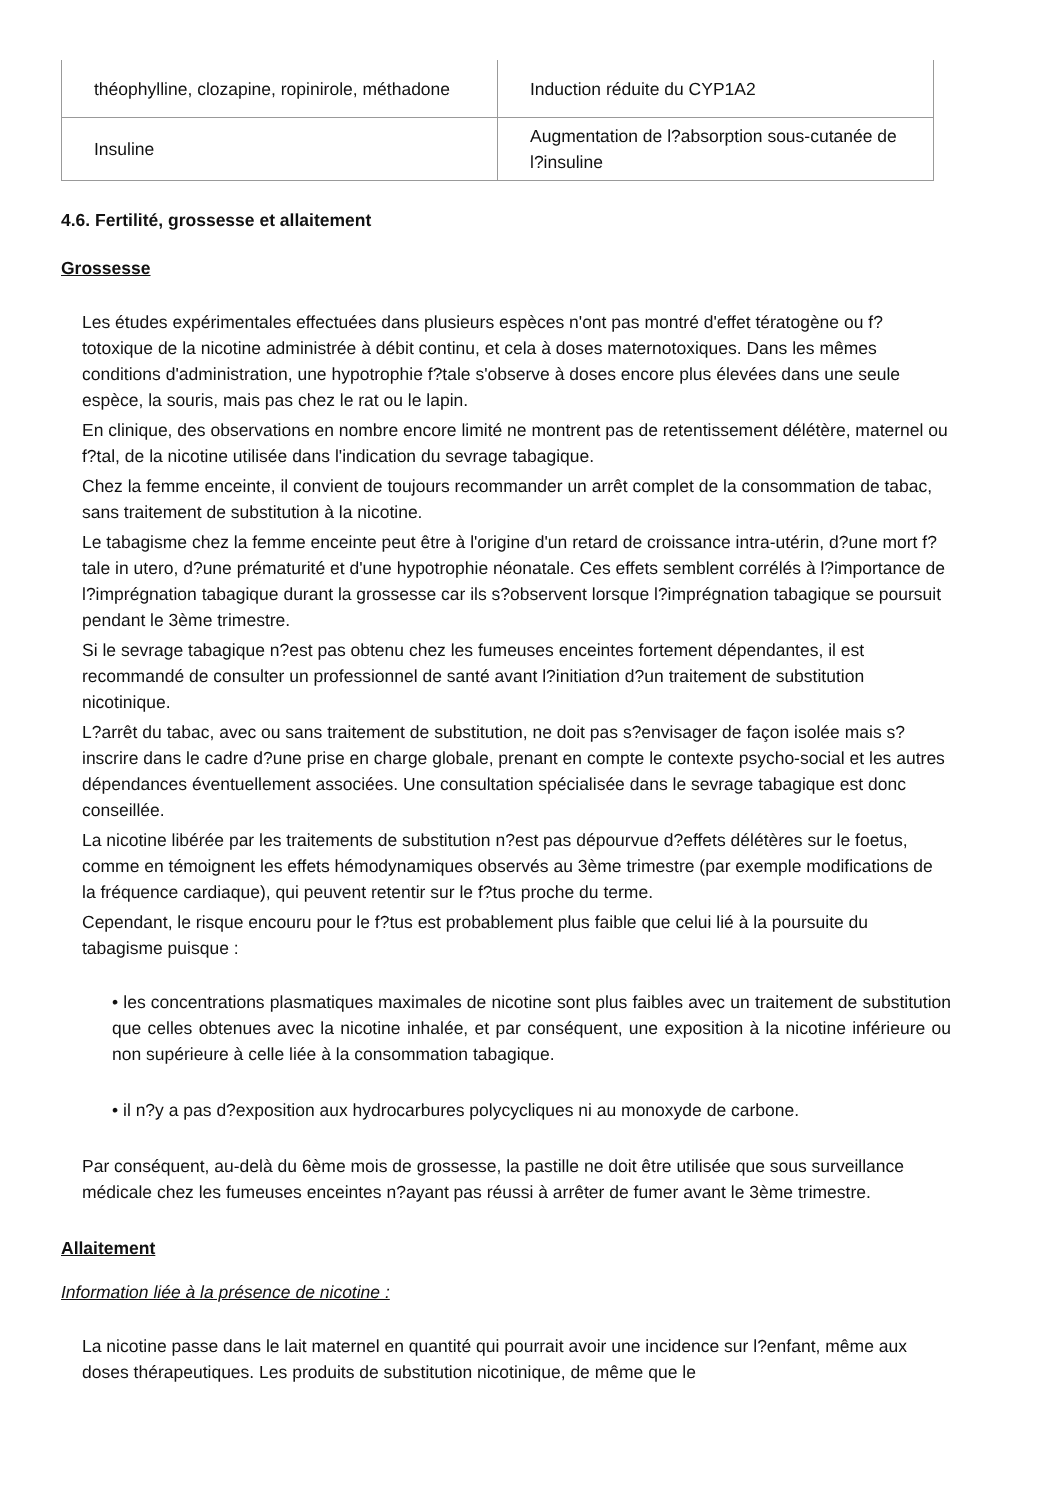| théophylline, clozapine, ropinirole, méthadone | Induction réduite du CYP1A2 |
| Insuline | Augmentation de l?absorption sous-cutanée de l?insuline |
4.6. Fertilité, grossesse et allaitement
Grossesse
Les études expérimentales effectuées dans plusieurs espèces n'ont pas montré d'effet tératogène ou f?totoxique de la nicotine administrée à débit continu, et cela à doses maternotoxiques. Dans les mêmes conditions d'administration, une hypotrophie f?tale s'observe à doses encore plus élevées dans une seule espèce, la souris, mais pas chez le rat ou le lapin.
En clinique, des observations en nombre encore limité ne montrent pas de retentissement délétère, maternel ou f?tal, de la nicotine utilisée dans l'indication du sevrage tabagique.
Chez la femme enceinte, il convient de toujours recommander un arrêt complet de la consommation de tabac, sans traitement de substitution à la nicotine.
Le tabagisme chez la femme enceinte peut être à l'origine d'un retard de croissance intra-utérin, d?une mort f?tale in utero, d?une prématurité et d'une hypotrophie néonatale. Ces effets semblent corrélés à l?importance de l?imprégnation tabagique durant la grossesse car ils s?observent lorsque l?imprégnation tabagique se poursuit pendant le 3ème trimestre.
Si le sevrage tabagique n?est pas obtenu chez les fumeuses enceintes fortement dépendantes, il est recommandé de consulter un professionnel de santé avant l?initiation d?un traitement de substitution nicotinique.
L?arrêt du tabac, avec ou sans traitement de substitution, ne doit pas s?envisager de façon isolée mais s?inscrire dans le cadre d?une prise en charge globale, prenant en compte le contexte psycho-social et les autres dépendances éventuellement associées. Une consultation spécialisée dans le sevrage tabagique est donc conseillée.
La nicotine libérée par les traitements de substitution n?est pas dépourvue d?effets délétères sur le foetus, comme en témoignent les effets hémodynamiques observés au 3ème trimestre (par exemple modifications de la fréquence cardiaque), qui peuvent retentir sur le f?tus proche du terme.
Cependant, le risque encouru pour le f?tus est probablement plus faible que celui lié à la poursuite du tabagisme puisque :
• les concentrations plasmatiques maximales de nicotine sont plus faibles avec un traitement de substitution que celles obtenues avec la nicotine inhalée, et par conséquent, une exposition à la nicotine inférieure ou non supérieure à celle liée à la consommation tabagique.
• il n?y a pas d?exposition aux hydrocarbures polycycliques ni au monoxyde de carbone.
Par conséquent, au-delà du 6ème mois de grossesse, la pastille ne doit être utilisée que sous surveillance médicale chez les fumeuses enceintes n?ayant pas réussi à arrêter de fumer avant le 3ème trimestre.
Allaitement
Information liée à la présence de nicotine :
La nicotine passe dans le lait maternel en quantité qui pourrait avoir une incidence sur l?enfant, même aux doses thérapeutiques. Les produits de substitution nicotinique, de même que le